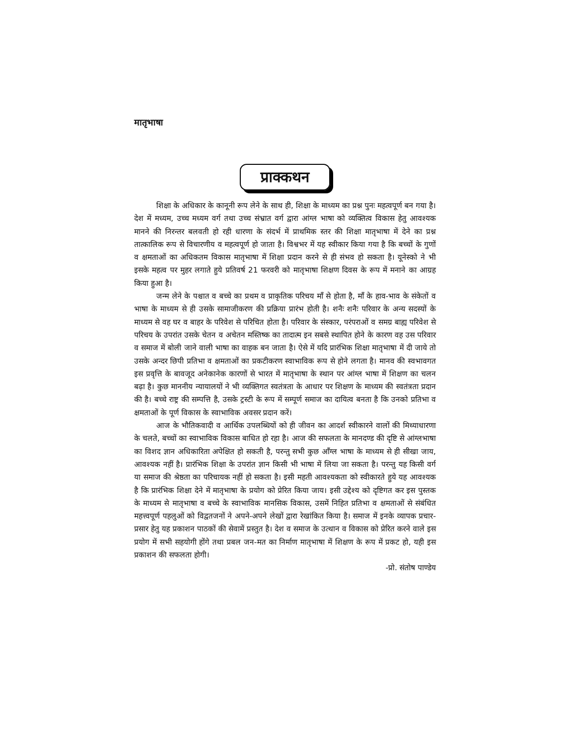मातृभाषा
प्राक्कथन
शिक्षा के अधिकार के कानूनी रूप लेने के साथ ही, शिक्षा के माध्यम का प्रश्न पुनः महत्वपूर्ण बन गया है। देश में मध्यम, उच्च मध्यम वर्ग तथा उच्च संभ्रात वर्ग द्वारा आंग्ल भाषा को व्यक्तित्व विकास हेतु आवश्यक मानने की निरन्तर बलवती हो रही धारणा के संदर्भ में प्राथमिक स्तर की शिक्षा मातृभाषा में देने का प्रश्न तात्कालिक रूप से विचारणीय व महत्वपूर्ण हो जाता है। विश्वभर में यह स्वीकार किया गया है कि बच्चों के गुणों व क्षमताओं का अधिकतम विकास मातृभाषा में शिक्षा प्रदान करने से ही संभव हो सकता है। यूनेस्को ने भी इसके महत्व पर मुहर लगाते हुये प्रतिवर्ष 21 फरवरी को मातृभाषा शिक्षण दिवस के रूप में मनाने का आग्रह किया हुआ है।
जन्म लेने के पश्चात व बच्चे का प्रथम व प्राकृतिक परिचय माँ से होता है, माँ के हाव-भाव के संकेतों व भाषा के माध्यम से ही उसके सामाजीकरण की प्रक्रिया प्रारंभ होती है। शनैः शनैः परिवार के अन्य सदस्यों के माध्यम से वह घर व बाहर के परिवेश से परिचित होता है। परिवार के संस्कार, परंपराओं व समग्र बाह्य परिवेश से परिचय के उपरांत उसके चेतन व अचेतन मस्तिष्क का तादात्म इन सबसे स्थापित होने के कारण वह उस परिवार व समाज में बोली जाने वाली भाषा का वाहक बन जाता है। ऐसे में यदि प्रारंभिक शिक्षा मातृभाषा में दी जाये तो उसके अन्दर छिपी प्रतिभा व क्षमताओं का प्रकटीकरण स्वाभाविक रूप से होने लगता है। मानव की स्वभावगत इस प्रवृत्ति के बावजूद अनेकानेक कारणों से भारत में मातृभाषा के स्थान पर आंग्ल भाषा में शिक्षण का चलन बढ़ा है। कुछ माननीय न्यायालयों ने भी व्यक्तिगत स्वतंत्रता के आधार पर शिक्षण के माध्यम की स्वतंत्रता प्रदान की है। बच्चे राष्ट्र की सम्पत्ति है, उसके ट्रस्टी के रूप में सम्पूर्ण समाज का दायित्व बनता है कि उनको प्रतिभा व क्षमताओं के पूर्ण विकास के स्वाभाविक अवसर प्रदान करें।
आज के भौतिकवादी व आर्थिक उपलब्धियों को ही जीवन का आदर्श स्वीकारने वालों की मिथ्याधारणा के चलते, बच्चों का स्वाभाविक विकास बाधित हो रहा है। आज की सफलता के मानदण्ड की दृष्टि से आंग्लभाषा का विशद ज्ञान अधिकारिता अपेक्षित हो सकती है, परन्तु सभी कुछ आँग्ल भाषा के माध्यम से ही सीखा जाय, आवश्यक नहीं है। प्रारंभिक शिक्षा के उपरांत ज्ञान किसी भी भाषा में लिया जा सकता है। परन्तु यह किसी वर्ग या समाज की श्रेष्ठता का परिचायक नहीं हो सकता है। इसी महती आवश्यकता को स्वीकारते हुये यह आवश्यक है कि प्रारंभिक शिक्षा देने में मातृभाषा के प्रयोग को प्रेरित किया जाय। इसी उद्देश्य को दृष्टिगत कर इस पुस्तक के माध्यम से मातृभाषा व बच्चे के स्वाभाविक मानसिक विकास, उसमें निहित प्रतिभा व क्षमताओं से संबंधित महत्त्वपूर्ण पहलुओं को विद्वतजनों ने अपने-अपने लेखों द्वारा रेखांकित किया है। समाज में इनके व्यापक प्रचार-प्रसार हेतु यह प्रकाशन पाठकों की सेवामें प्रस्तुत है। देश व समाज के उत्थान व विकास को प्रेरित करने वाले इस प्रयोग में सभी सहयोगी होंगे तथा प्रबल जन-मत का निर्माण मातृभाषा में शिक्षण के रूप में प्रकट हो, यही इस प्रकाशन की सफलता होगी।
-प्रो. संतोष पाण्डेय